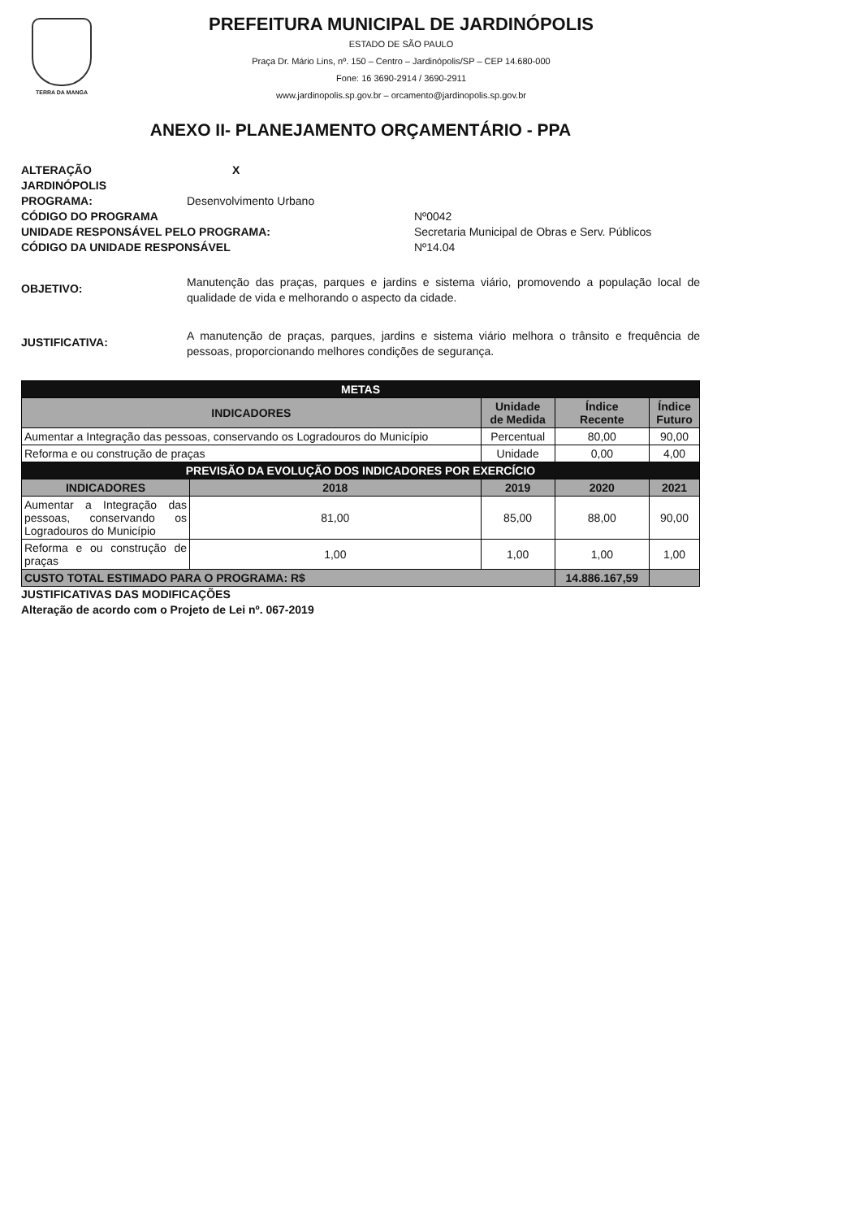TERRA DA MANGA
PREFEITURA MUNICIPAL DE JARDINÓPOLIS
ESTADO DE SÃO PAULO
Praça Dr. Mário Lins, nº. 150 – Centro – Jardinópolis/SP – CEP 14.680-000
Fone: 16 3690-2914 / 3690-2911
www.jardinopolis.sp.gov.br – orcamento@jardinopolis.sp.gov.br
ANEXO II- PLANEJAMENTO ORÇAMENTÁRIO - PPA
ALTERAÇÃO X
JARDINÓPOLIS
PROGRAMA: Desenvolvimento Urbano
CÓDIGO DO PROGRAMA Nº0042
UNIDADE RESPONSÁVEL PELO PROGRAMA: Secretaria Municipal de Obras e Serv. Públicos
CÓDIGO DA UNIDADE RESPONSÁVEL Nº14.04
OBJETIVO: Manutenção das praças, parques e jardins e sistema viário, promovendo a população local de qualidade de vida e melhorando o aspecto da cidade.
JUSTIFICATIVA: A manutenção de praças, parques, jardins e sistema viário melhora o trânsito e frequência de pessoas, proporcionando melhores condições de segurança.
| METAS | | | | |
| INDICADORES | | Unidade de Medida | Índice Recente | Índice Futuro |
| Aumentar a Integração das pessoas, conservando os Logradouros do Município | | Percentual | 80,00 | 90,00 |
| Reforma e ou construção de praças | | Unidade | 0,00 | 4,00 |
| PREVISÃO DA EVOLUÇÃO DOS INDICADORES POR EXERCÍCIO | | | | |
| INDICADORES | 2018 | 2019 | 2020 | 2021 |
| Aumentar a Integração das pessoas, conservando os Logradouros do Município | 81,00 | 85,00 | 88,00 | 90,00 |
| Reforma e ou construção de praças | 1,00 | 1,00 | 1,00 | 1,00 |
| CUSTO TOTAL ESTIMADO PARA O PROGRAMA: R$ | | | 14.886.167,59 | |
JUSTIFICATIVAS DAS MODIFICAÇÕES
Alteração de acordo com o Projeto de Lei nº. 067-2019